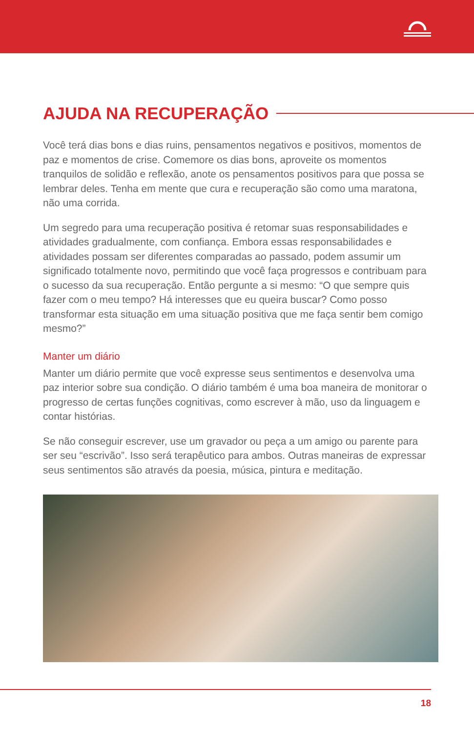AJUDA NA RECUPERAÇÃO
Você terá dias bons e dias ruins, pensamentos negativos e positivos, momentos de paz e momentos de crise. Comemore os dias bons, aproveite os momentos tranquilos de solidão e reflexão, anote os pensamentos positivos para que possa se lembrar deles. Tenha em mente que cura e recuperação são como uma maratona, não uma corrida.
Um segredo para uma recuperação positiva é retomar suas responsabilidades e atividades gradualmente, com confiança. Embora essas responsabilidades e atividades possam ser diferentes comparadas ao passado, podem assumir um significado totalmente novo, permitindo que você faça progressos e contribuam para o sucesso da sua recuperação. Então pergunte a si mesmo: “O que sempre quis fazer com o meu tempo? Há interesses que eu queira buscar? Como posso transformar esta situação em uma situação positiva que me faça sentir bem comigo mesmo?”
Manter um diário
Manter um diário permite que você expresse seus sentimentos e desenvolva uma paz interior sobre sua condição. O diário também é uma boa maneira de monitorar o progresso de certas funções cognitivas, como escrever à mão, uso da linguagem e contar histórias.
Se não conseguir escrever, use um gravador ou peça a um amigo ou parente para ser seu “escrivão”. Isso será terapêutico para ambos. Outras maneiras de expressar seus sentimentos são através da poesia, música, pintura e meditação.
18